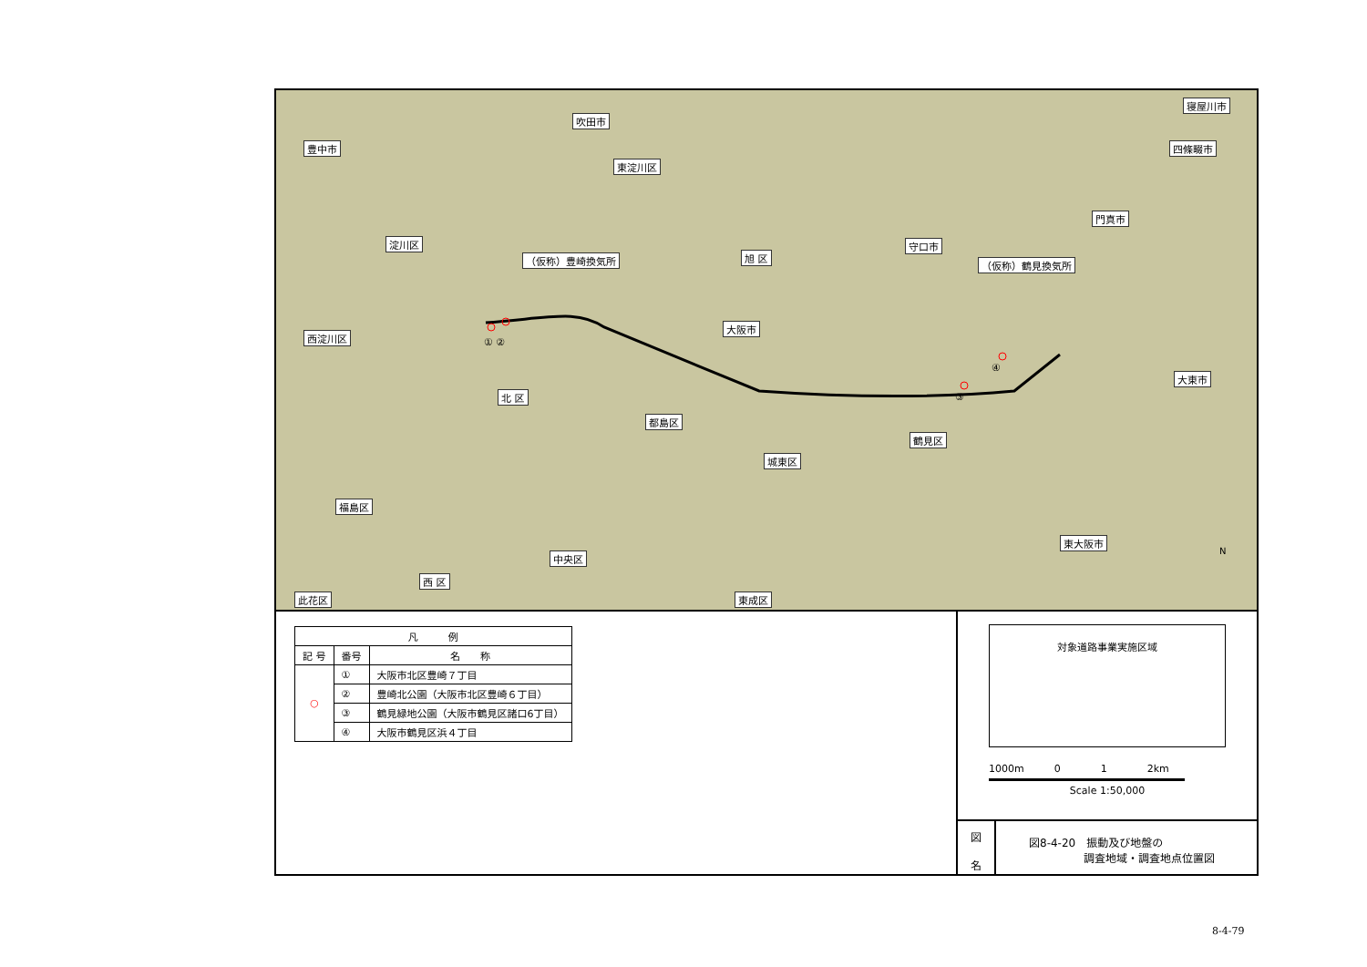吹田市
寝屋川市
豊中市 四條畷市
東淀川区
門真市
淀川区
（仮称）豊崎換気所 旭 区
守口市
（仮称）鶴見換気所
大阪市
西淀川区
① ②
④
③
大東市
北 区
都島区
鶴見区
城東区
福島区
東大阪市
中央区
西 区
此花区 東成区
N
| 凡 例 | | |
| --- | --- | --- |
| 記 号 | 番号 | 名 称 |
| ○ | ① | 大阪市北区豊崎７丁目 |
| | ② | 豊崎北公園（大阪市北区豊崎６丁目） |
| | ③ | 鶴見緑地公園（大阪市鶴見区諸口6丁目） |
| | ④ | 大阪市鶴見区浜４丁目 |
対象道路事業実施区域
1000m　　　0　　　　1　　　　2km
Scale 1:50,000
図
名
図8-4-20　振動及び地盤の
　　　　　調査地域・調査地点位置図
8-4-79